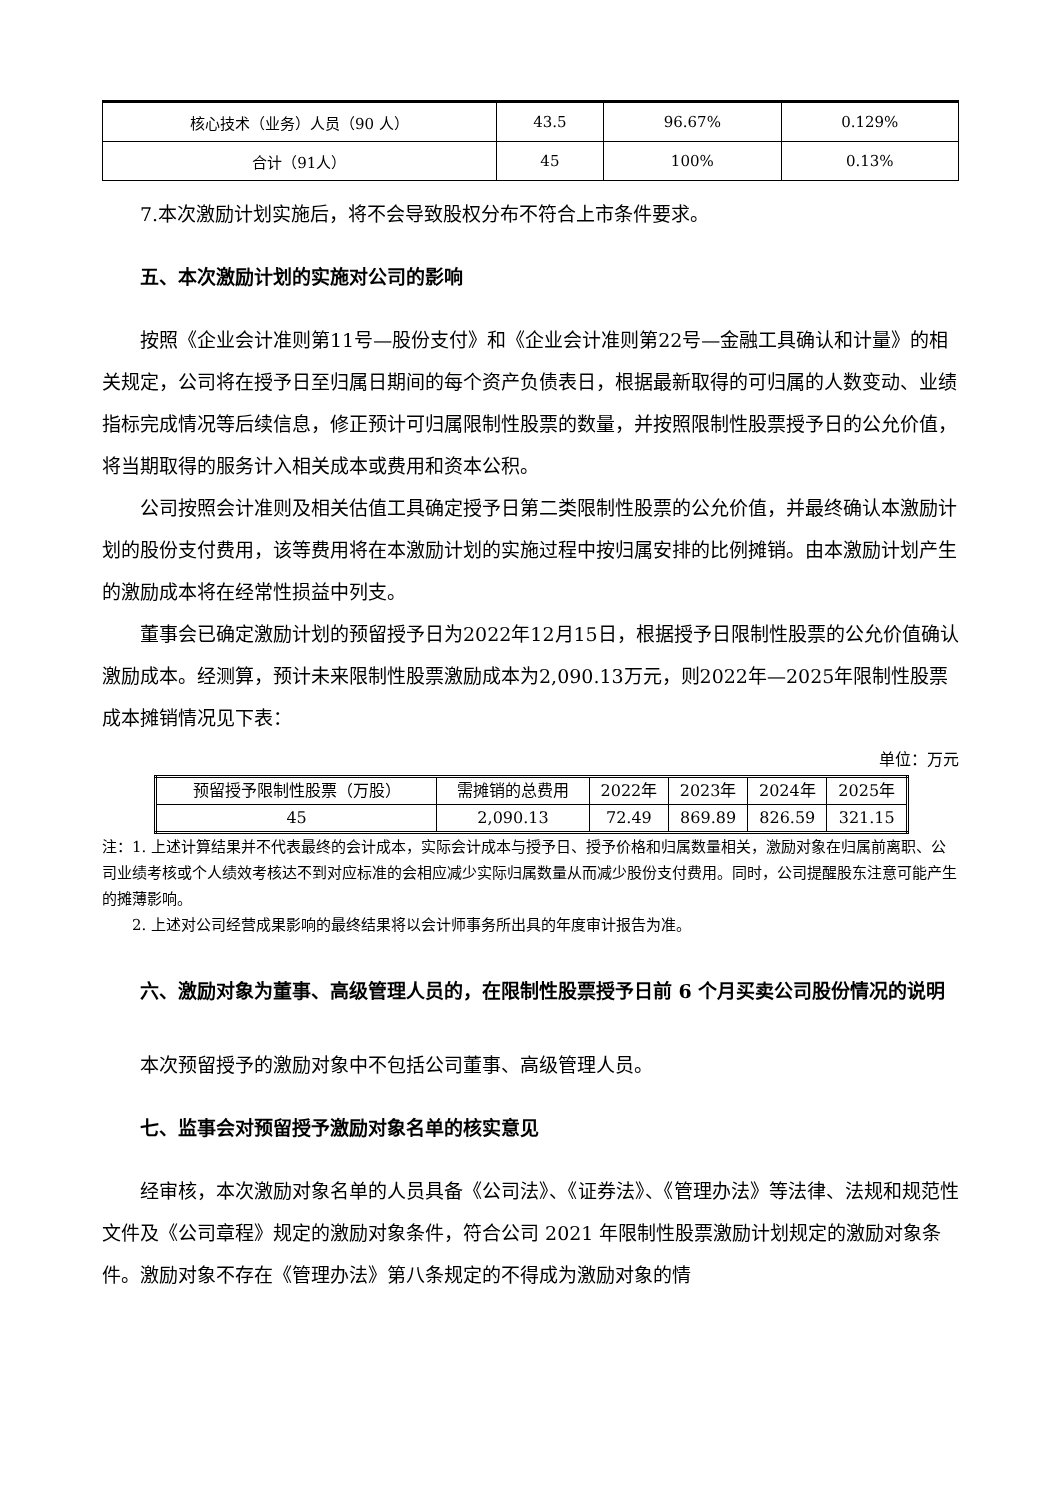| 核心技术（业务）人员（90 人） | 43.5 | 96.67% | 0.129% |
| 合计（91人） | 45 | 100% | 0.13% |
7.本次激励计划实施后，将不会导致股权分布不符合上市条件要求。
五、本次激励计划的实施对公司的影响
按照《企业会计准则第11号—股份支付》和《企业会计准则第22号—金融工具确认和计量》的相关规定，公司将在授予日至归属日期间的每个资产负债表日，根据最新取得的可归属的人数变动、业绩指标完成情况等后续信息，修正预计可归属限制性股票的数量，并按照限制性股票授予日的公允价值，将当期取得的服务计入相关成本或费用和资本公积。
公司按照会计准则及相关估值工具确定授予日第二类限制性股票的公允价值，并最终确认本激励计划的股份支付费用，该等费用将在本激励计划的实施过程中按归属安排的比例摊销。由本激励计划产生的激励成本将在经常性损益中列支。
董事会已确定激励计划的预留授予日为2022年12月15日，根据授予日限制性股票的公允价值确认激励成本。经测算，预计未来限制性股票激励成本为2,090.13万元，则2022年—2025年限制性股票成本摊销情况见下表：
单位：万元
| 预留授予限制性股票（万股） | 需摊销的总费用 | 2022年 | 2023年 | 2024年 | 2025年 |
| 45 | 2,090.13 | 72.49 | 869.89 | 826.59 | 321.15 |
注：1. 上述计算结果并不代表最终的会计成本，实际会计成本与授予日、授予价格和归属数量相关，激励对象在归属前离职、公司业绩考核或个人绩效考核达不到对应标准的会相应减少实际归属数量从而减少股份支付费用。同时，公司提醒股东注意可能产生的摊薄影响。
  2. 上述对公司经营成果影响的最终结果将以会计师事务所出具的年度审计报告为准。
六、激励对象为董事、高级管理人员的，在限制性股票授予日前 6 个月买卖公司股份情况的说明
本次预留授予的激励对象中不包括公司董事、高级管理人员。
七、监事会对预留授予激励对象名单的核实意见
经审核，本次激励对象名单的人员具备《公司法》、《证券法》、《管理办法》等法律、法规和规范性文件及《公司章程》规定的激励对象条件，符合公司 2021 年限制性股票激励计划规定的激励对象条件。激励对象不存在《管理办法》第八条规定的不得成为激励对象的情